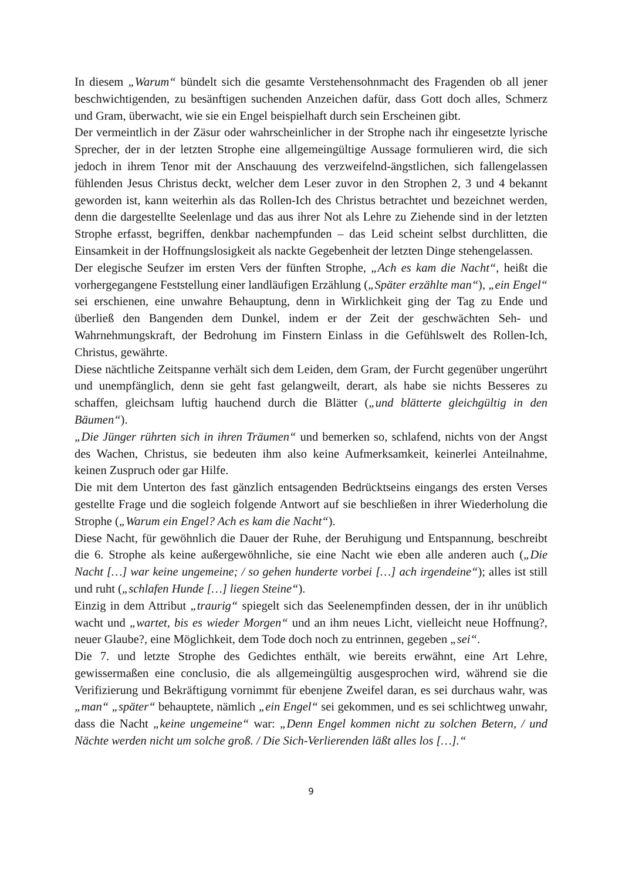In diesem „Warum“ bündelt sich die gesamte Verstehensohnmacht des Fragenden ob all jener beschwichtigenden, zu besänftigen suchenden Anzeichen dafür, dass Gott doch alles, Schmerz und Gram, überwacht, wie sie ein Engel beispielhaft durch sein Erscheinen gibt.
Der vermeintlich in der Zäsur oder wahrscheinlicher in der Strophe nach ihr eingesetzte lyrische Sprecher, der in der letzten Strophe eine allgemeingültige Aussage formulieren wird, die sich jedoch in ihrem Tenor mit der Anschauung des verzweifelnd-ängstlichen, sich fallengelassen fühlenden Jesus Christus deckt, welcher dem Leser zuvor in den Strophen 2, 3 und 4 bekannt geworden ist, kann weiterhin als das Rollen-Ich des Christus betrachtet und bezeichnet werden, denn die dargestellte Seelenlage und das aus ihrer Not als Lehre zu Ziehende sind in der letzten Strophe erfasst, begriffen, denkbar nachempfunden – das Leid scheint selbst durchlitten, die Einsamkeit in der Hoffnungslosigkeit als nackte Gegebenheit der letzten Dinge stehengelassen.
Der elegische Seufzer im ersten Vers der fünften Strophe, „Ach es kam die Nacht“, heißt die vorhergegangene Feststellung einer landläufigen Erzählung („Später erzählte man“), „ein Engel“ sei erschienen, eine unwahre Behauptung, denn in Wirklichkeit ging der Tag zu Ende und überließ den Bangenden dem Dunkel, indem er der Zeit der geschwächten Seh- und Wahrnehmungskraft, der Bedrohung im Finstern Einlass in die Gefühlswelt des Rollen-Ich, Christus, gewährte.
Diese nächtliche Zeitspanne verhält sich dem Leiden, dem Gram, der Furcht gegenüber ungerührt und unempfänglich, denn sie geht fast gelangweilt, derart, als habe sie nichts Besseres zu schaffen, gleichsam luftig hauchend durch die Blätter („und blätterte gleichgültig in den Bäumen“).
„Die Jünger rührten sich in ihren Träumen“ und bemerken so, schlafend, nichts von der Angst des Wachen, Christus, sie bedeuten ihm also keine Aufmerksamkeit, keinerlei Anteilnahme, keinen Zuspruch oder gar Hilfe.
Die mit dem Unterton des fast gänzlich entsagenden Bedrücktseins eingangs des ersten Verses gestellte Frage und die sogleich folgende Antwort auf sie beschließen in ihrer Wiederholung die Strophe („Warum ein Engel? Ach es kam die Nacht“).
Diese Nacht, für gewöhnlich die Dauer der Ruhe, der Beruhigung und Entspannung, beschreibt die 6. Strophe als keine außergewöhnliche, sie eine Nacht wie eben alle anderen auch („Die Nacht […] war keine ungemeine; / so gehen hunderte vorbei […] ach irgendeine“); alles ist still und ruht („schlafen Hunde […] liegen Steine“).
Einzig in dem Attribut „traurig“ spiegelt sich das Seelenempfinden dessen, der in ihr unüblich wacht und „wartet, bis es wieder Morgen“ und an ihm neues Licht, vielleicht neue Hoffnung?, neuer Glaube?, eine Möglichkeit, dem Tode doch noch zu entrinnen, gegeben „sei“.
Die 7. und letzte Strophe des Gedichtes enthält, wie bereits erwähnt, eine Art Lehre, gewissermaßen eine conclusio, die als allgemeingültig ausgesprochen wird, während sie die Verifizierung und Bekräftigung vornimmt für ebenjene Zweifel daran, es sei durchaus wahr, was „man“ „später“ behauptete, nämlich „ein Engel“ sei gekommen, und es sei schlichtweg unwahr, dass die Nacht „keine ungemeine“ war: „Denn Engel kommen nicht zu solchen Betern, / und Nächte werden nicht um solche groß. / Die Sich-Verlierenden läßt alles los […].“
9